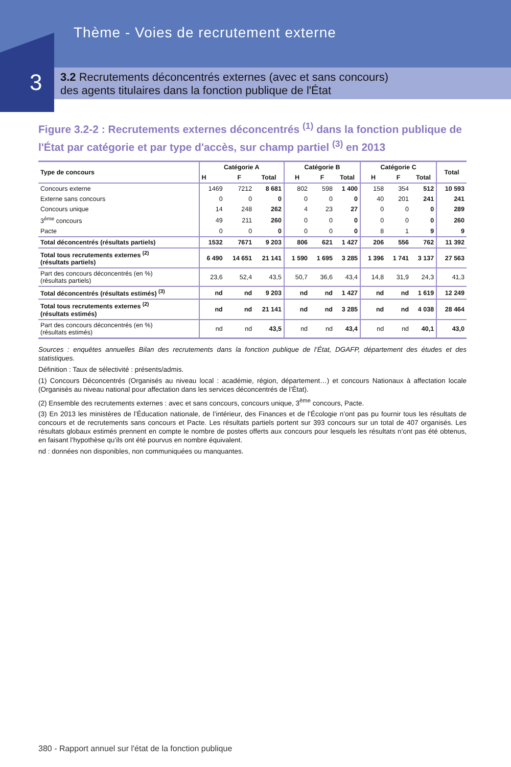Thème - Voies de recrutement externe
3.2 Recrutements déconcentrés externes (avec et sans concours)
des agents titulaires dans la fonction publique de l'État
3
Figure 3.2-2 : Recrutements externes déconcentrés <sup>(1)</sup> dans la fonction publique de l'État par catégorie et par type d'accès, sur champ partiel <sup>(3)</sup> en 2013
| Type de concours | Catégorie A | | | Catégorie B | | | Catégorie C | | | Total |
| --- | --- | --- | --- | --- | --- | --- | --- | --- | --- | --- |
| | H | F | Total | H | F | Total | H | F | Total | |
| Concours externe | 1469 | 7212 | 8 681 | 802 | 598 | 1 400 | 158 | 354 | 512 | 10 593 |
| Externe sans concours | 0 | 0 | 0 | 0 | 0 | 0 | 40 | 201 | 241 | 241 |
| Concours unique | 14 | 248 | 262 | 4 | 23 | 27 | 0 | 0 | 0 | 289 |
| 3<sup>ème</sup> concours | 49 | 211 | 260 | 0 | 0 | 0 | 0 | 0 | 0 | 260 |
| Pacte | 0 | 0 | 0 | 0 | 0 | 0 | 8 | 1 | 9 | 9 |
| Total déconcentrés (résultats partiels) | 1532 | 7671 | 9 203 | 806 | 621 | 1 427 | 206 | 556 | 762 | 11 392 |
| Total tous recrutements externes <sup>(2)</sup> (résultats partiels) | 6 490 | 14 651 | 21 141 | 1 590 | 1 695 | 3 285 | 1 396 | 1 741 | 3 137 | 27 563 |
| Part des concours déconcentrés (en %) (résultats partiels) | 23,6 | 52,4 | 43,5 | 50,7 | 36,6 | 43,4 | 14,8 | 31,9 | 24,3 | 41,3 |
| Total déconcentrés (résultats estimés) <sup>(3)</sup> | nd | nd | 9 203 | nd | nd | 1 427 | nd | nd | 1 619 | 12 249 |
| Total tous recrutements externes <sup>(2)</sup> (résultats estimés) | nd | nd | 21 141 | nd | nd | 3 285 | nd | nd | 4 038 | 28 464 |
| Part des concours déconcentrés (en %) (résultats estimés) | nd | nd | 43,5 | nd | nd | 43,4 | nd | nd | 40,1 | 43,0 |
Sources : enquêtes annuelles Bilan des recrutements dans la fonction publique de l’État, DGAFP, département des études et des statistiques.
Définition : Taux de sélectivité : présents/admis.
(1) Concours Déconcentrés (Organisés au niveau local : académie, région, département…) et concours Nationaux à affectation locale (Organisés au niveau national pour affectation dans les services déconcentrés de l’État).
(2) Ensemble des recrutements externes : avec et sans concours, concours unique, 3<sup>ème</sup> concours, Pacte.
(3) En 2013 les ministères de l’Éducation nationale, de l’intérieur, des Finances et de l’Écologie n’ont pas pu fournir tous les résultats de concours et de recrutements sans concours et Pacte. Les résultats partiels portent sur 393 concours sur un total de 407 organisés. Les résultats globaux estimés prennent en compte le nombre de postes offerts aux concours pour lesquels les résultats n’ont pas été obtenus, en faisant l’hypothèse qu’ils ont été pourvus en nombre équivalent.
nd : données non disponibles, non communiquées ou manquantes.
380 - Rapport annuel sur l'état de la fonction publique